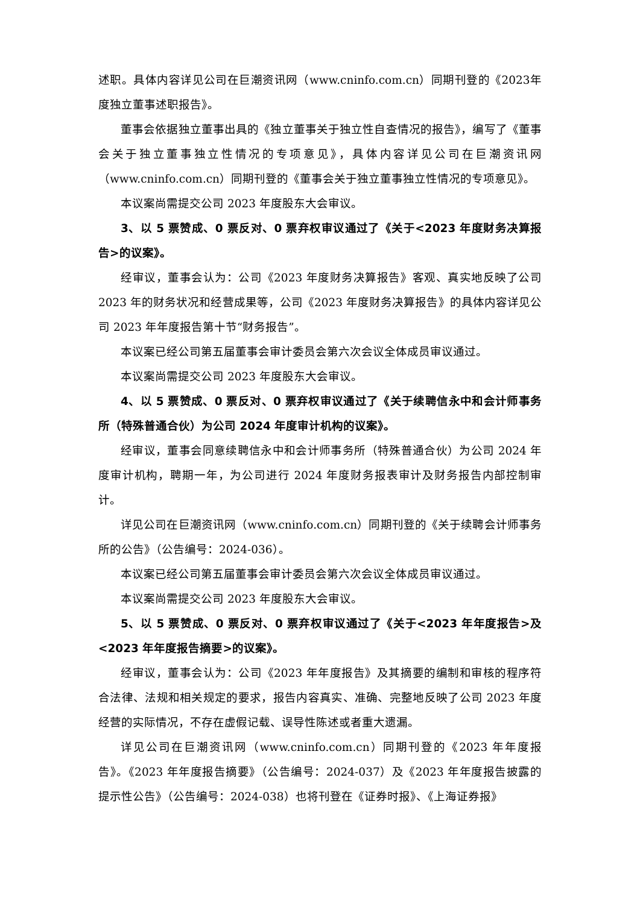述职。具体内容详见公司在巨潮资讯网（www.cninfo.com.cn）同期刊登的《2023年度独立董事述职报告》。
董事会依据独立董事出具的《独立董事关于独立性自查情况的报告》，编写了《董事会关于独立董事独立性情况的专项意见》，具体内容详见公司在巨潮资讯网（www.cninfo.com.cn）同期刊登的《董事会关于独立董事独立性情况的专项意见》。
本议案尚需提交公司 2023 年度股东大会审议。
3、以 5 票赞成、0 票反对、0 票弃权审议通过了《关于<2023 年度财务决算报告>的议案》。
经审议，董事会认为：公司《2023 年度财务决算报告》客观、真实地反映了公司 2023 年的财务状况和经营成果等，公司《2023 年度财务决算报告》的具体内容详见公司 2023 年年度报告第十节“财务报告”。
本议案已经公司第五届董事会审计委员会第六次会议全体成员审议通过。
本议案尚需提交公司 2023 年度股东大会审议。
4、以 5 票赞成、0 票反对、0 票弃权审议通过了《关于续聘信永中和会计师事务所（特殊普通合伙）为公司 2024 年度审计机构的议案》。
经审议，董事会同意续聘信永中和会计师事务所（特殊普通合伙）为公司 2024 年度审计机构，聘期一年，为公司进行 2024 年度财务报表审计及财务报告内部控制审计。
详见公司在巨潮资讯网（www.cninfo.com.cn）同期刊登的《关于续聘会计师事务所的公告》（公告编号：2024-036）。
本议案已经公司第五届董事会审计委员会第六次会议全体成员审议通过。
本议案尚需提交公司 2023 年度股东大会审议。
5、以 5 票赞成、0 票反对、0 票弃权审议通过了《关于<2023 年年度报告>及<2023 年年度报告摘要>的议案》。
经审议，董事会认为：公司《2023 年年度报告》及其摘要的编制和审核的程序符合法律、法规和相关规定的要求，报告内容真实、准确、完整地反映了公司 2023 年度经营的实际情况，不存在虚假记载、误导性陈述或者重大遗漏。
详见公司在巨潮资讯网（www.cninfo.com.cn）同期刊登的《2023 年年度报告》。《2023 年年度报告摘要》（公告编号：2024-037）及《2023 年年度报告披露的提示性公告》（公告编号：2024-038）也将刊登在《证券时报》、《上海证券报》